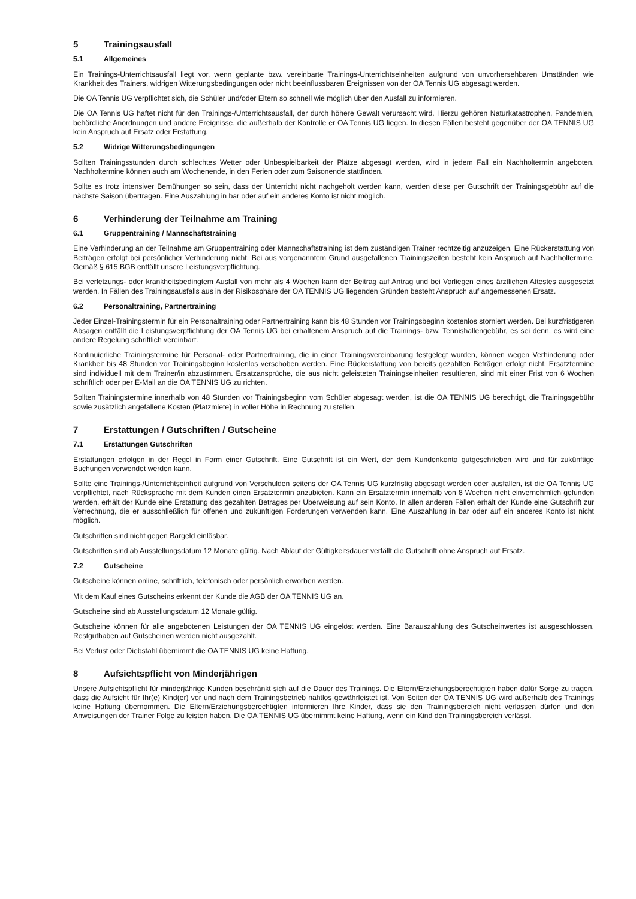5 Trainingsausfall
5.1 Allgemeines
Ein Trainings-Unterrichtsausfall liegt vor, wenn geplante bzw. vereinbarte Trainings-Unterrichtseinheiten aufgrund von unvorhersehbaren Umständen wie Krankheit des Trainers, widrigen Witterungsbedingungen oder nicht beeinflussbaren Ereignissen von der OA Tennis UG abgesagt werden.
Die OA Tennis UG verpflichtet sich, die Schüler und/oder Eltern so schnell wie möglich über den Ausfall zu informieren.
Die OA Tennis UG haftet nicht für den Trainings-/Unterrichtsausfall, der durch höhere Gewalt verursacht wird. Hierzu gehören Naturkatastrophen, Pandemien, behördliche Anordnungen und andere Ereignisse, die außerhalb der Kontrolle er OA Tennis UG liegen. In diesen Fällen besteht gegenüber der OA TENNIS UG kein Anspruch auf Ersatz oder Erstattung.
5.2 Widrige Witterungsbedingungen
Sollten Trainingsstunden durch schlechtes Wetter oder Unbespielbarkeit der Plätze abgesagt werden, wird in jedem Fall ein Nachholtermin angeboten. Nachholtermine können auch am Wochenende, in den Ferien oder zum Saisonende stattfinden.
Sollte es trotz intensiver Bemühungen so sein, dass der Unterricht nicht nachgeholt werden kann, werden diese per Gutschrift der Trainingsgebühr auf die nächste Saison übertragen. Eine Auszahlung in bar oder auf ein anderes Konto ist nicht möglich.
6 Verhinderung der Teilnahme am Training
6.1 Gruppentraining / Mannschaftstraining
Eine Verhinderung an der Teilnahme am Gruppentraining oder Mannschaftstraining ist dem zuständigen Trainer rechtzeitig anzuzeigen. Eine Rückerstattung von Beiträgen erfolgt bei persönlicher Verhinderung nicht. Bei aus vorgenanntem Grund ausgefallenen Trainingszeiten besteht kein Anspruch auf Nachholtermine. Gemäß § 615 BGB entfällt unsere Leistungsverpflichtung.
Bei verletzungs- oder krankheitsbedingtem Ausfall von mehr als 4 Wochen kann der Beitrag auf Antrag und bei Vorliegen eines ärztlichen Attestes ausgesetzt werden. In Fällen des Trainingsausfalls aus in der Risikosphäre der OA TENNIS UG liegenden Gründen besteht Anspruch auf angemessenen Ersatz.
6.2 Personaltraining, Partnertraining
Jeder Einzel-Trainingstermin für ein Personaltraining oder Partnertraining kann bis 48 Stunden vor Trainingsbeginn kostenlos storniert werden. Bei kurzfristigeren Absagen entfällt die Leistungsverpflichtung der OA Tennis UG bei erhaltenem Anspruch auf die Trainings- bzw. Tennishallengebühr, es sei denn, es wird eine andere Regelung schriftlich vereinbart.
Kontinuierliche Trainingstermine für Personal- oder Partnertraining, die in einer Trainingsvereinbarung festgelegt wurden, können wegen Verhinderung oder Krankheit bis 48 Stunden vor Trainingsbeginn kostenlos verschoben werden. Eine Rückerstattung von bereits gezahlten Beträgen erfolgt nicht. Ersatztermine sind individuell mit dem Trainer/in abzustimmen. Ersatzansprüche, die aus nicht geleisteten Trainingseinheiten resultieren, sind mit einer Frist von 6 Wochen schriftlich oder per E-Mail an die OA TENNIS UG zu richten.
Sollten Trainingstermine innerhalb von 48 Stunden vor Trainingsbeginn vom Schüler abgesagt werden, ist die OA TENNIS UG berechtigt, die Trainingsgebühr sowie zusätzlich angefallene Kosten (Platzmiete) in voller Höhe in Rechnung zu stellen.
7 Erstattungen / Gutschriften / Gutscheine
7.1 Erstattungen Gutschriften
Erstattungen erfolgen in der Regel in Form einer Gutschrift. Eine Gutschrift ist ein Wert, der dem Kundenkonto gutgeschrieben wird und für zukünftige Buchungen verwendet werden kann.
Sollte eine Trainings-/Unterrichtseinheit aufgrund von Verschulden seitens der OA Tennis UG kurzfristig abgesagt werden oder ausfallen, ist die OA Tennis UG verpflichtet, nach Rücksprache mit dem Kunden einen Ersatztermin anzubieten. Kann ein Ersatztermin innerhalb von 8 Wochen nicht einvernehmlich gefunden werden, erhält der Kunde eine Erstattung des gezahlten Betrages per Überweisung auf sein Konto. In allen anderen Fällen erhält der Kunde eine Gutschrift zur Verrechnung, die er ausschließlich für offenen und zukünftigen Forderungen verwenden kann. Eine Auszahlung in bar oder auf ein anderes Konto ist nicht möglich.
Gutschriften sind nicht gegen Bargeld einlösbar.
Gutschriften sind ab Ausstellungsdatum 12 Monate gültig. Nach Ablauf der Gültigkeitsdauer verfällt die Gutschrift ohne Anspruch auf Ersatz.
7.2 Gutscheine
Gutscheine können online, schriftlich, telefonisch oder persönlich erworben werden.
Mit dem Kauf eines Gutscheins erkennt der Kunde die AGB der OA TENNIS UG an.
Gutscheine sind ab Ausstellungsdatum 12 Monate gültig.
Gutscheine können für alle angebotenen Leistungen der OA TENNIS UG eingelöst werden. Eine Barauszahlung des Gutscheinwertes ist ausgeschlossen. Restguthaben auf Gutscheinen werden nicht ausgezahlt.
Bei Verlust oder Diebstahl übernimmt die OA TENNIS UG keine Haftung.
8 Aufsichtspflicht von Minderjährigen
Unsere Aufsichtspflicht für minderjährige Kunden beschränkt sich auf die Dauer des Trainings. Die Eltern/Erziehungsberechtigten haben dafür Sorge zu tragen, dass die Aufsicht für Ihr(e) Kind(er) vor und nach dem Trainingsbetrieb nahtlos gewährleistet ist. Von Seiten der OA TENNIS UG wird außerhalb des Trainings keine Haftung übernommen. Die Eltern/Erziehungsberechtigten informieren Ihre Kinder, dass sie den Trainingsbereich nicht verlassen dürfen und den Anweisungen der Trainer Folge zu leisten haben. Die OA TENNIS UG übernimmt keine Haftung, wenn ein Kind den Trainingsbereich verlässt.